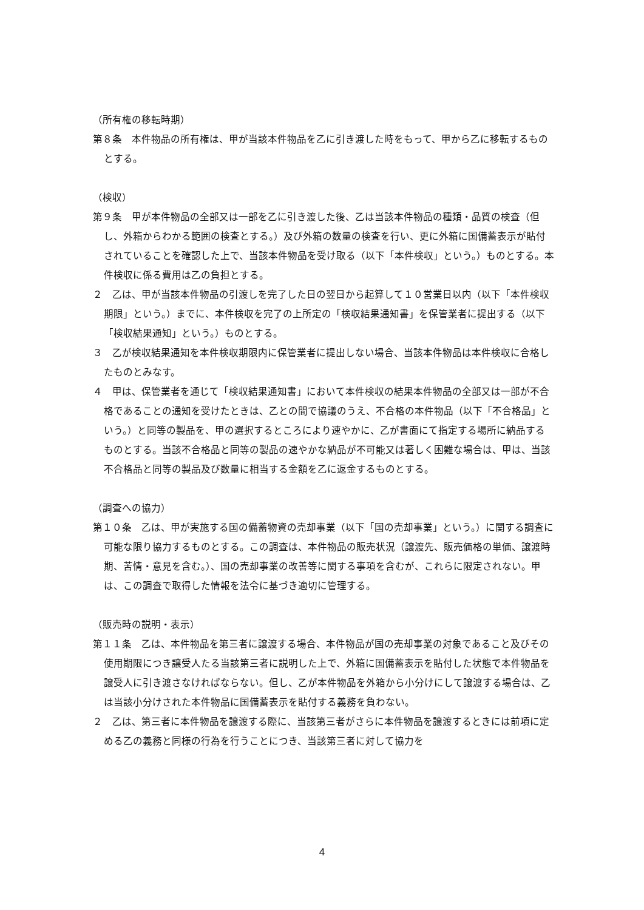（所有権の移転時期）
第８条　本件物品の所有権は、甲が当該本件物品を乙に引き渡した時をもって、甲から乙に移転するものとする。
（検収）
第９条　甲が本件物品の全部又は一部を乙に引き渡した後、乙は当該本件物品の種類・品質の検査（但し、外箱からわかる範囲の検査とする。）及び外箱の数量の検査を行い、更に外箱に国備蓄表示が貼付されていることを確認した上で、当該本件物品を受け取る（以下「本件検収」という。）ものとする。本件検収に係る費用は乙の負担とする。
２　乙は、甲が当該本件物品の引渡しを完了した日の翌日から起算して１０営業日以内（以下「本件検収期限」という。）までに、本件検収を完了の上所定の「検収結果通知書」を保管業者に提出する（以下「検収結果通知」という。）ものとする。
３　乙が検収結果通知を本件検収期限内に保管業者に提出しない場合、当該本件物品は本件検収に合格したものとみなす。
４　甲は、保管業者を通じて「検収結果通知書」において本件検収の結果本件物品の全部又は一部が不合格であることの通知を受けたときは、乙との間で協議のうえ、不合格の本件物品（以下「不合格品」という。）と同等の製品を、甲の選択するところにより速やかに、乙が書面にて指定する場所に納品するものとする。当該不合格品と同等の製品の速やかな納品が不可能又は著しく困難な場合は、甲は、当該不合格品と同等の製品及び数量に相当する金額を乙に返金するものとする。
（調査への協力）
第１０条　乙は、甲が実施する国の備蓄物資の売却事業（以下「国の売却事業」という。）に関する調査に可能な限り協力するものとする。この調査は、本件物品の販売状況（譲渡先、販売価格の単価、譲渡時期、苦情・意見を含む。）、国の売却事業の改善等に関する事項を含むが、これらに限定されない。甲は、この調査で取得した情報を法令に基づき適切に管理する。
（販売時の説明・表示）
第１１条　乙は、本件物品を第三者に譲渡する場合、本件物品が国の売却事業の対象であること及びその使用期限につき譲受人たる当該第三者に説明した上で、外箱に国備蓄表示を貼付した状態で本件物品を譲受人に引き渡さなければならない。但し、乙が本件物品を外箱から小分けにして譲渡する場合は、乙は当該小分けされた本件物品に国備蓄表示を貼付する義務を負わない。
２　乙は、第三者に本件物品を譲渡する際に、当該第三者がさらに本件物品を譲渡するときには前項に定める乙の義務と同様の行為を行うことにつき、当該第三者に対して協力を
4